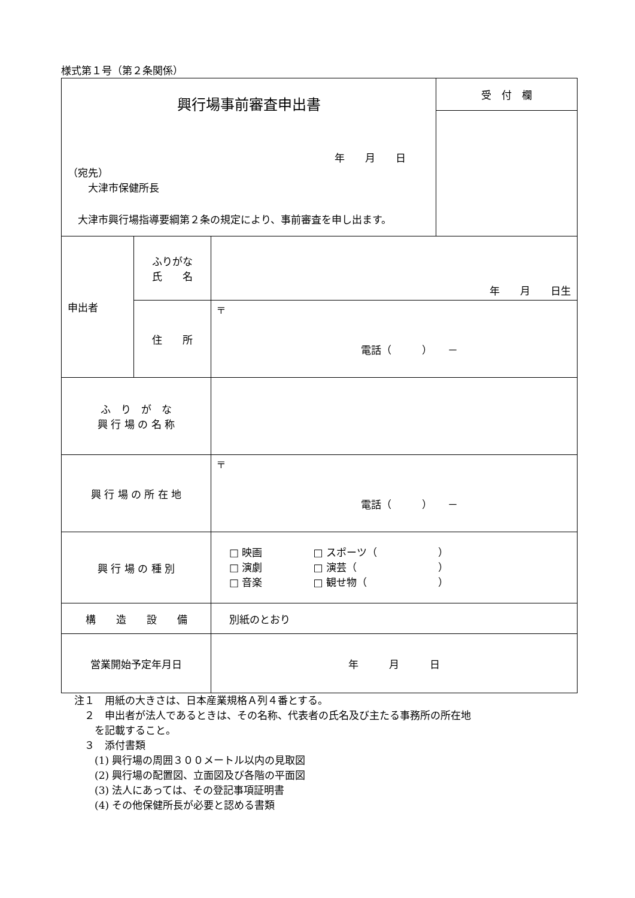様式第１号（第２条関係）
| 興行場事前審査申出書 年 月 日 （宛先） 大津市保健所長 大津市興行場指導要綱第２条の規定により、事前審査を申し出ます。 | | | 受 付 欄 |
| 申出者 | ふりがな 氏 名 | 年 月 日生 | |
| | 住 所 | 〒 電話（ ） － | |
| ふ り が な 興 行 場 の 名 称 | | | |
| 興 行 場 の 所 在 地 | | 〒 電話（ ） － | |
| 興 行 場 の 種 別 | | □ 映画 □ スポーツ（ ） □ 演劇 □ 演芸（ ） □ 音楽 □ 観せ物（ ） | |
| 構 造 設 備 | | 別紙のとおり | |
| 営業開始予定年月日 | | 年 月 日 | |
注１　用紙の大きさは、日本産業規格Ａ列４番とする。
　２　申出者が法人であるときは、その名称、代表者の氏名及び主たる事務所の所在地
　　を記載すること。
　３　添付書類
　　(1) 興行場の周囲３００メートル以内の見取図
　　(2) 興行場の配置図、立面図及び各階の平面図
　　(3) 法人にあっては、その登記事項証明書
　　(4) その他保健所長が必要と認める書類